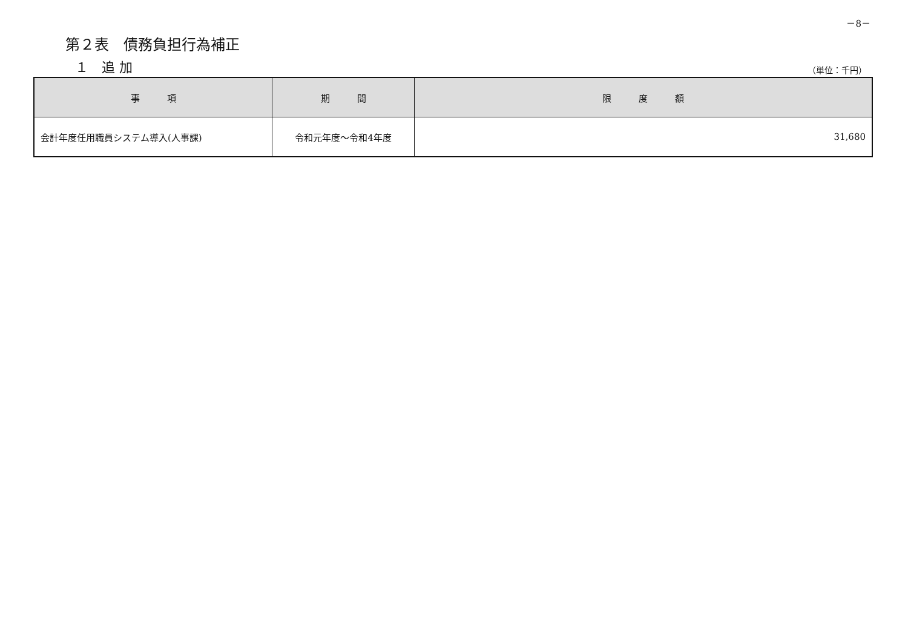－8－
第２表　債務負担行為補正
１　追 加 （単位：千円）
| 事 項 | 期 間 | 限 度 額 |
| --- | --- | --- |
| 会計年度任用職員システム導入(人事課) | 令和元年度～令和4年度 | 31,680 |